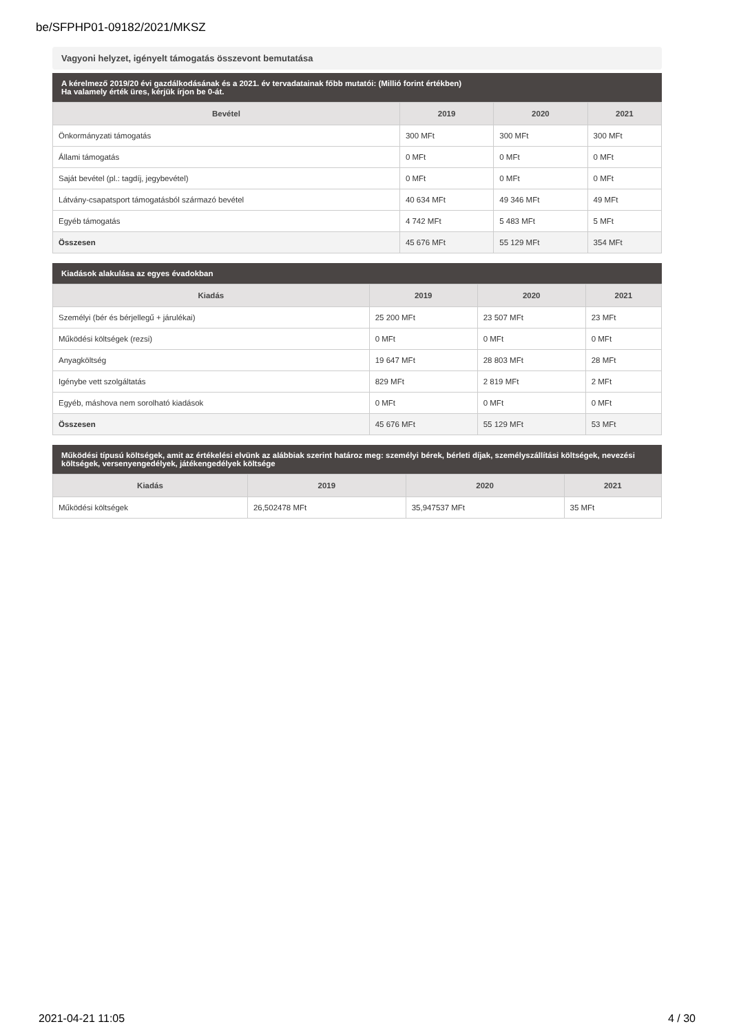be/SFPHP01-09182/2021/MKSZ
Vagyoni helyzet, igényelt támogatás összevont bemutatása
A kérelmező 2019/20 évi gazdálkodásának és a 2021. év tervadatainak főbb mutatói: (Millió forint értékben)
Ha valamely érték üres, kérjük írjon be 0-át.
| Bevétel | 2019 | 2020 | 2021 |
| --- | --- | --- | --- |
| Önkormányzati támogatás | 300 MFt | 300 MFt | 300 MFt |
| Állami támogatás | 0 MFt | 0 MFt | 0 MFt |
| Saját bevétel (pl.: tagdíj, jegybevétel) | 0 MFt | 0 MFt | 0 MFt |
| Látvány-csapatsport támogatásból származó bevétel | 40 634 MFt | 49 346 MFt | 49 MFt |
| Egyéb támogatás | 4 742 MFt | 5 483 MFt | 5 MFt |
| Összesen | 45 676 MFt | 55 129 MFt | 354 MFt |
Kiadások alakulása az egyes évadokban
| Kiadás | 2019 | 2020 | 2021 |
| --- | --- | --- | --- |
| Személyi (bér és bérjellegű + járulékai) | 25 200 MFt | 23 507 MFt | 23 MFt |
| Működési költségek (rezsi) | 0 MFt | 0 MFt | 0 MFt |
| Anyagköltség | 19 647 MFt | 28 803 MFt | 28 MFt |
| Igénybe vett szolgáltatás | 829 MFt | 2 819 MFt | 2 MFt |
| Egyéb, máshova nem sorolható kiadások | 0 MFt | 0 MFt | 0 MFt |
| Összesen | 45 676 MFt | 55 129 MFt | 53 MFt |
Működési típusú költségek, amit az értékelési elvünk az alábbiak szerint határoz meg: személyi bérek, bérleti díjak, személyszállítási költségek, nevezési költségek, versenyengedélyek, játékengedélyek költsége
| Kiadás | 2019 | 2020 | 2021 |
| --- | --- | --- | --- |
| Működési költségek | 26,502478 MFt | 35,947537 MFt | 35 MFt |
2021-04-21 11:05 4 / 30